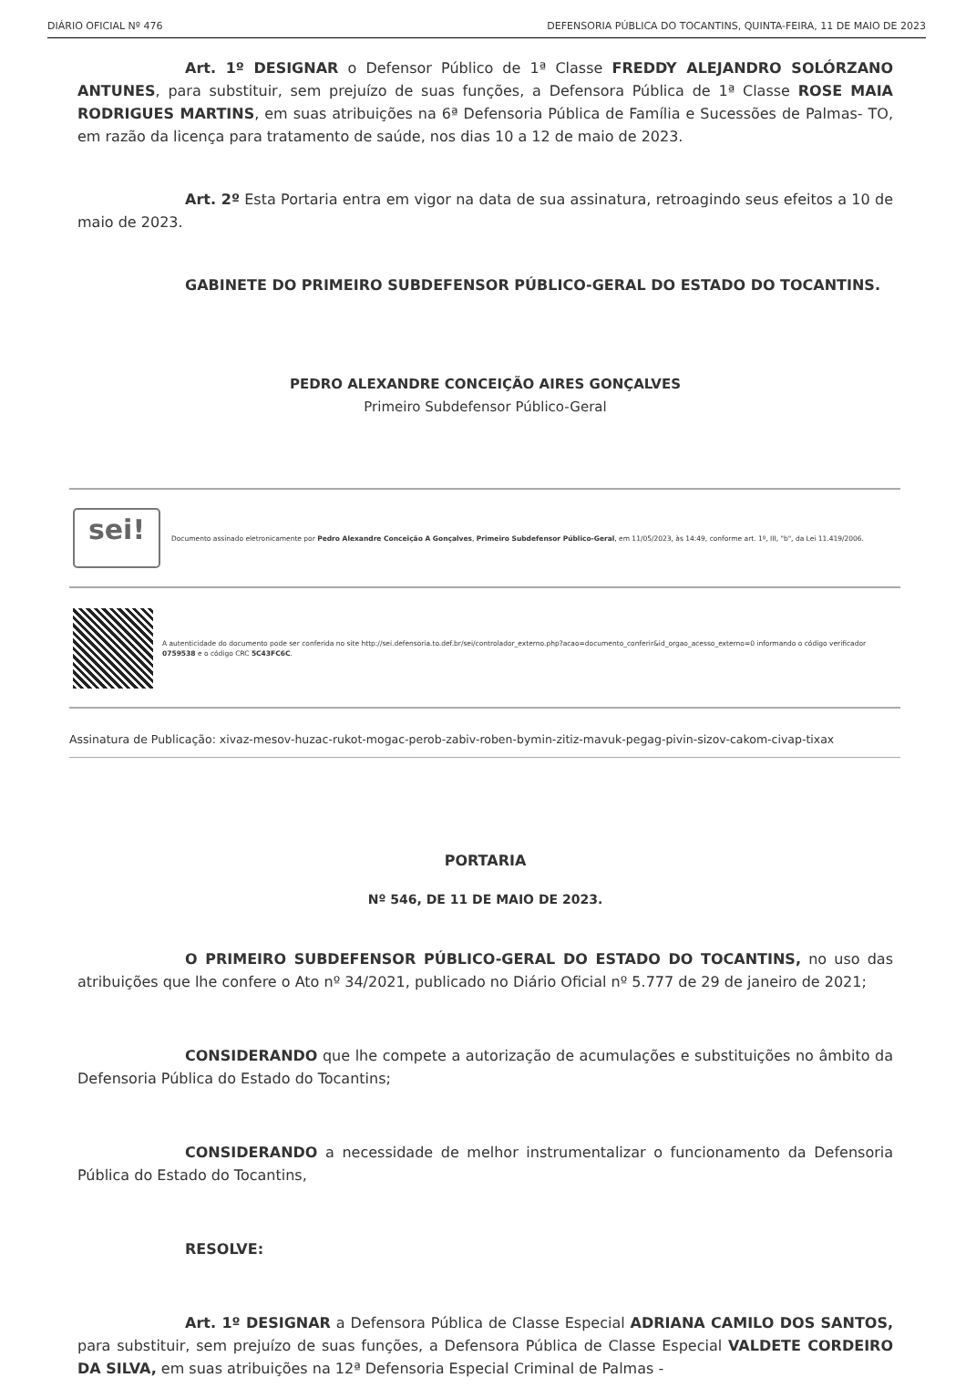DIÁRIO OFICIAL Nº 476 DEFENSORIA PÚBLICA DO TOCANTINS, QUINTA-FEIRA, 11 DE MAIO DE 2023
Art. 1º DESIGNAR o Defensor Público de 1ª Classe FREDDY ALEJANDRO SOLÓRZANO ANTUNES, para substituir, sem prejuízo de suas funções, a Defensora Pública de 1ª Classe ROSE MAIA RODRIGUES MARTINS, em suas atribuições na 6ª Defensoria Pública de Família e Sucessões de Palmas- TO, em razão da licença para tratamento de saúde, nos dias 10 a 12 de maio de 2023.
Art. 2º Esta Portaria entra em vigor na data de sua assinatura, retroagindo seus efeitos a 10 de maio de 2023.
GABINETE DO PRIMEIRO SUBDEFENSOR PÚBLICO-GERAL DO ESTADO DO TOCANTINS.
PEDRO ALEXANDRE CONCEIÇÃO AIRES GONÇALVES
Primeiro Subdefensor Público-Geral
sei!
Documento assinado eletronicamente por Pedro Alexandre Conceição A Gonçalves, Primeiro Subdefensor Público-Geral, em 11/05/2023, às 14:49, conforme art. 1º, III, "b", da Lei 11.419/2006.
A autenticidade do documento pode ser conferida no site http://sei.defensoria.to.def.br/sei/controlador_externo.php?acao=documento_conferir&id_orgao_acesso_externo=0 informando o código verificador 0759538 e o código CRC 5C43FC6C.
Assinatura de Publicação: xivaz-mesov-huzac-rukot-mogac-perob-zabiv-roben-bymin-zitiz-mavuk-pegag-pivin-sizov-cakom-civap-tixax
PORTARIA
Nº 546, DE 11 DE MAIO DE 2023.
O PRIMEIRO SUBDEFENSOR PÚBLICO-GERAL DO ESTADO DO TOCANTINS, no uso das atribuições que lhe confere o Ato nº 34/2021, publicado no Diário Oficial nº 5.777 de 29 de janeiro de 2021;
CONSIDERANDO que lhe compete a autorização de acumulações e substituições no âmbito da Defensoria Pública do Estado do Tocantins;
CONSIDERANDO a necessidade de melhor instrumentalizar o funcionamento da Defensoria Pública do Estado do Tocantins,
RESOLVE:
Art. 1º DESIGNAR a Defensora Pública de Classe Especial ADRIANA CAMILO DOS SANTOS, para substituir, sem prejuízo de suas funções, a Defensora Pública de Classe Especial VALDETE CORDEIRO DA SILVA, em suas atribuições na 12ª Defensoria Especial Criminal de Palmas -